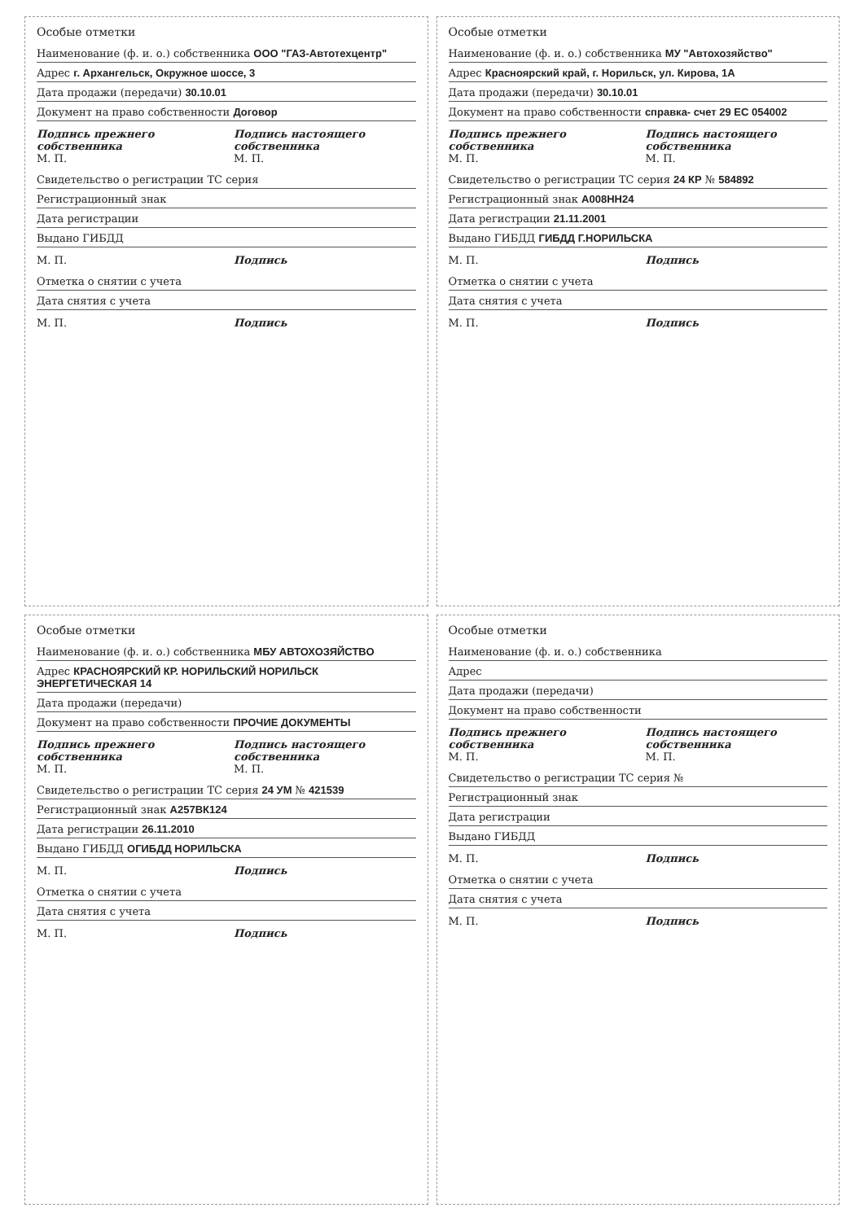Особые отметки
Наименование (ф. и. о.) собственника ООО "ГАЗ-Автотехцентр"
Адрес г. Архангельск, Окружное шоссе, 3
Дата продажи (передачи) 30.10.01
Документ на право собственности Договор
Подпись прежнего собственника
М. П.
Подпись настоящего собственника
М. П.
Свидетельство о регистрации ТС серия
Регистрационный знак
Дата регистрации
Выдано ГИБДД
М. П. Подпись
Отметка о снятии с учета
Дата снятия с учета
М. П. Подпись
Особые отметки
Наименование (ф. и. о.) собственника МУ "Автохозяйство"
Адрес Красноярский край, г. Норильск, ул. Кирова, 1А
Дата продажи (передачи) 30.10.01
Документ на право собственности справка- счет 29 ЕС 054002
Подпись прежнего собственника
М. П.
Подпись настоящего собственника
М. П.
Свидетельство о регистрации ТС серия 24 КР № 584892
Регистрационный знак А008НН24
Дата регистрации 21.11.2001
Выдано ГИБДД ГИБДД Г.НОРИЛЬСКА
М. П. Подпись
Отметка о снятии с учета
Дата снятия с учета
М. П. Подпись
Особые отметки
Наименование (ф. и. о.) собственника МБУ АВТОХОЗЯЙСТВО
Адрес КРАСНОЯРСКИЙ КР. НОРИЛЬСКИЙ НОРИЛЬСК ЭНЕРГЕТИЧЕСКАЯ 14
Дата продажи (передачи)
Документ на право собственности ПРОЧИЕ ДОКУМЕНТЫ
Подпись прежнего собственника
М. П.
Подпись настоящего собственника
М. П.
Свидетельство о регистрации ТС серия 24 УМ № 421539
Регистрационный знак А257ВК124
Дата регистрации 26.11.2010
Выдано ГИБДД ОГИБДД НОРИЛЬСКА
М. П. Подпись
Отметка о снятии с учета
Дата снятия с учета
М. П. Подпись
Особые отметки
Наименование (ф. и. о.) собственника
Адрес
Дата продажи (передачи)
Документ на право собственности
Подпись прежнего собственника
М. П.
Подпись настоящего собственника
М. П.
Свидетельство о регистрации ТС серия №
Регистрационный знак
Дата регистрации
Выдано ГИБДД
М. П. Подпись
Отметка о снятии с учета
Дата снятия с учета
М. П. Подпись